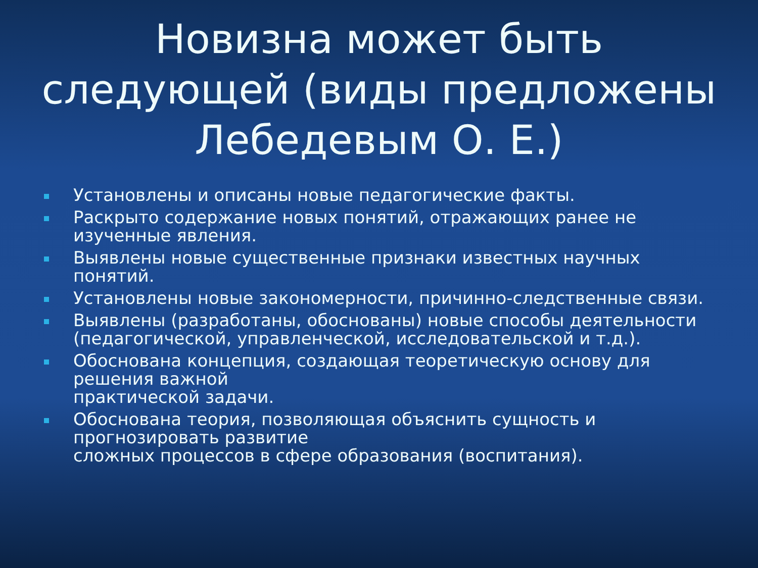Новизна может быть следующей (виды предложены Лебедевым О. Е.)
Установлены и описаны новые педагогические факты.
Раскрыто содержание новых понятий, отражающих ранее не изученные явления.
Выявлены новые существенные признаки известных научных понятий.
Установлены новые закономерности, причинно-следственные связи.
Выявлены (разработаны, обоснованы) новые способы деятельности
(педагогической, управленческой, исследовательской и т.д.).
Обоснована концепция, создающая теоретическую основу для решения важной
практической задачи.
Обоснована теория, позволяющая объяснить сущность и прогнозировать развитие
сложных процессов в сфере образования (воспитания).